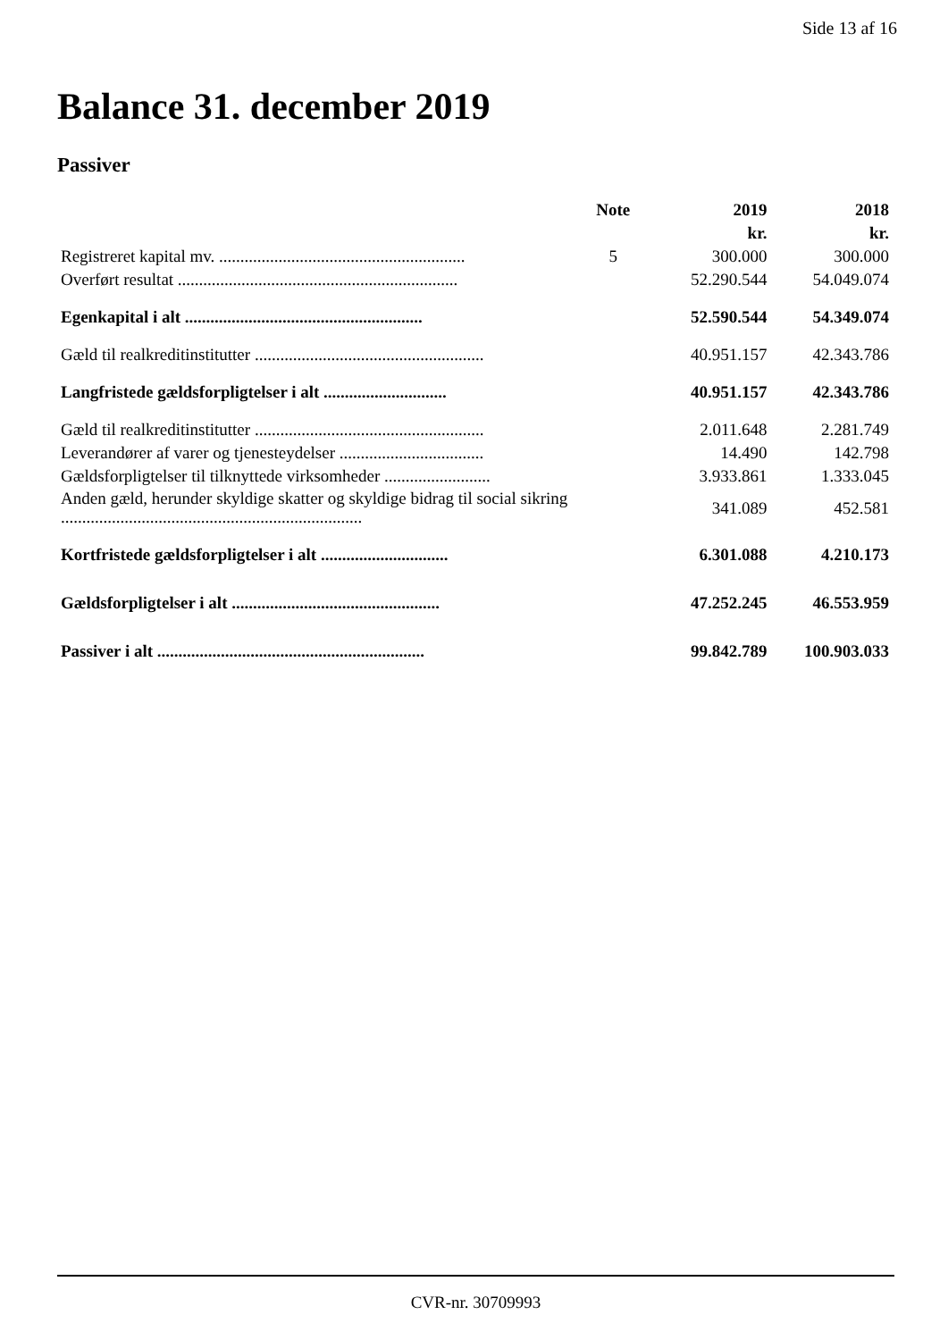Side 13 af 16
Balance 31. december 2019
Passiver
| | Note | 2019 | 2018 |
| --- | --- | --- | --- |
| | | kr. | kr. |
| Registreret kapital mv. .......................................................... | 5 | 300.000 | 300.000 |
| Overført resultat .................................................................. | | 52.290.544 | 54.049.074 |
| Egenkapital i alt ........................................................ | | 52.590.544 | 54.349.074 |
| Gæld til realkreditinstitutter ...................................................... | | 40.951.157 | 42.343.786 |
| Langfristede gældsforpligtelser i alt ............................. | | 40.951.157 | 42.343.786 |
| Gæld til realkreditinstitutter ...................................................... | | 2.011.648 | 2.281.749 |
| Leverandører af varer og tjenesteydelser .................................. | | 14.490 | 142.798 |
| Gældsforpligtelser til tilknyttede virksomheder ......................... | | 3.933.861 | 1.333.045 |
| Anden gæld, herunder skyldige skatter og skyldige bidrag til social sikring ....................................................................... | | 341.089 | 452.581 |
| Kortfristede gældsforpligtelser i alt .............................. | | 6.301.088 | 4.210.173 |
| Gældsforpligtelser i alt ................................................. | | 47.252.245 | 46.553.959 |
| Passiver i alt ............................................................... | | 99.842.789 | 100.903.033 |
CVR-nr. 30709993